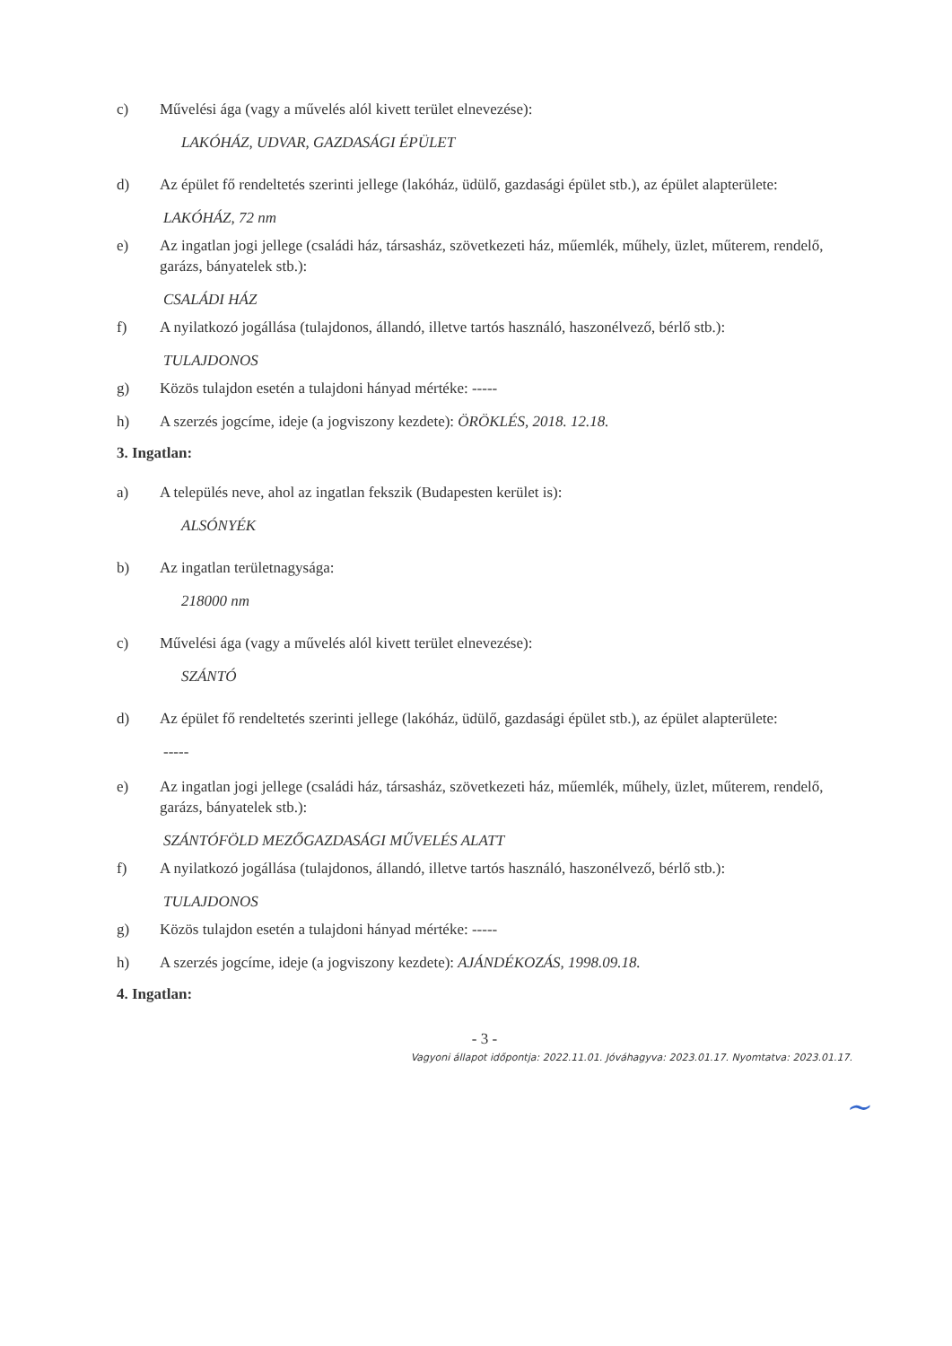c) Művelési ága (vagy a művelés alól kivett terület elnevezése):
LAKÓHÁZ, UDVAR, GAZDASÁGI ÉPÜLET
d) Az épület fő rendeltetés szerinti jellege (lakóház, üdülő, gazdasági épület stb.), az épület alapterülete:
LAKÓHÁZ, 72 nm
e) Az ingatlan jogi jellege (családi ház, társasház, szövetkezeti ház, műemlék, műhely, üzlet, műterem, rendelő, garázs, bányatelek stb.):
CSALÁDI HÁZ
f) A nyilatkozó jogállása (tulajdonos, állandó, illetve tartós használó, haszonélvező, bérlő stb.):
TULAJDONOS
g) Közös tulajdon esetén a tulajdoni hányad mértéke: -----
h) A szerzés jogcíme, ideje (a jogviszony kezdete): ÖRÖKLÉS, 2018. 12.18.
3. Ingatlan:
a) A település neve, ahol az ingatlan fekszik (Budapesten kerület is):
ALSÓNYÉK
b) Az ingatlan területnagysága:
218000 nm
c) Művelési ága (vagy a művelés alól kivett terület elnevezése):
SZÁNTÓ
d) Az épület fő rendeltetés szerinti jellege (lakóház, üdülő, gazdasági épület stb.), az épület alapterülete:
-----
e) Az ingatlan jogi jellege (családi ház, társasház, szövetkezeti ház, műemlék, műhely, üzlet, műterem, rendelő, garázs, bányatelek stb.):
SZÁNTÓFÖLD MEZŐGAZDASÁGI MŰVELÉS ALATT
f) A nyilatkozó jogállása (tulajdonos, állandó, illetve tartós használó, haszonélvező, bérlő stb.):
TULAJDONOS
g) Közös tulajdon esetén a tulajdoni hányad mértéke: -----
h) A szerzés jogcíme, ideje (a jogviszony kezdete): AJÁNDÉKOZÁS, 1998.09.18.
4. Ingatlan:
- 3 -
Vagyoni állapot időpontja: 2022.11.01. Jóváhagyva: 2023.01.17. Nyomtatva: 2023.01.17.
~